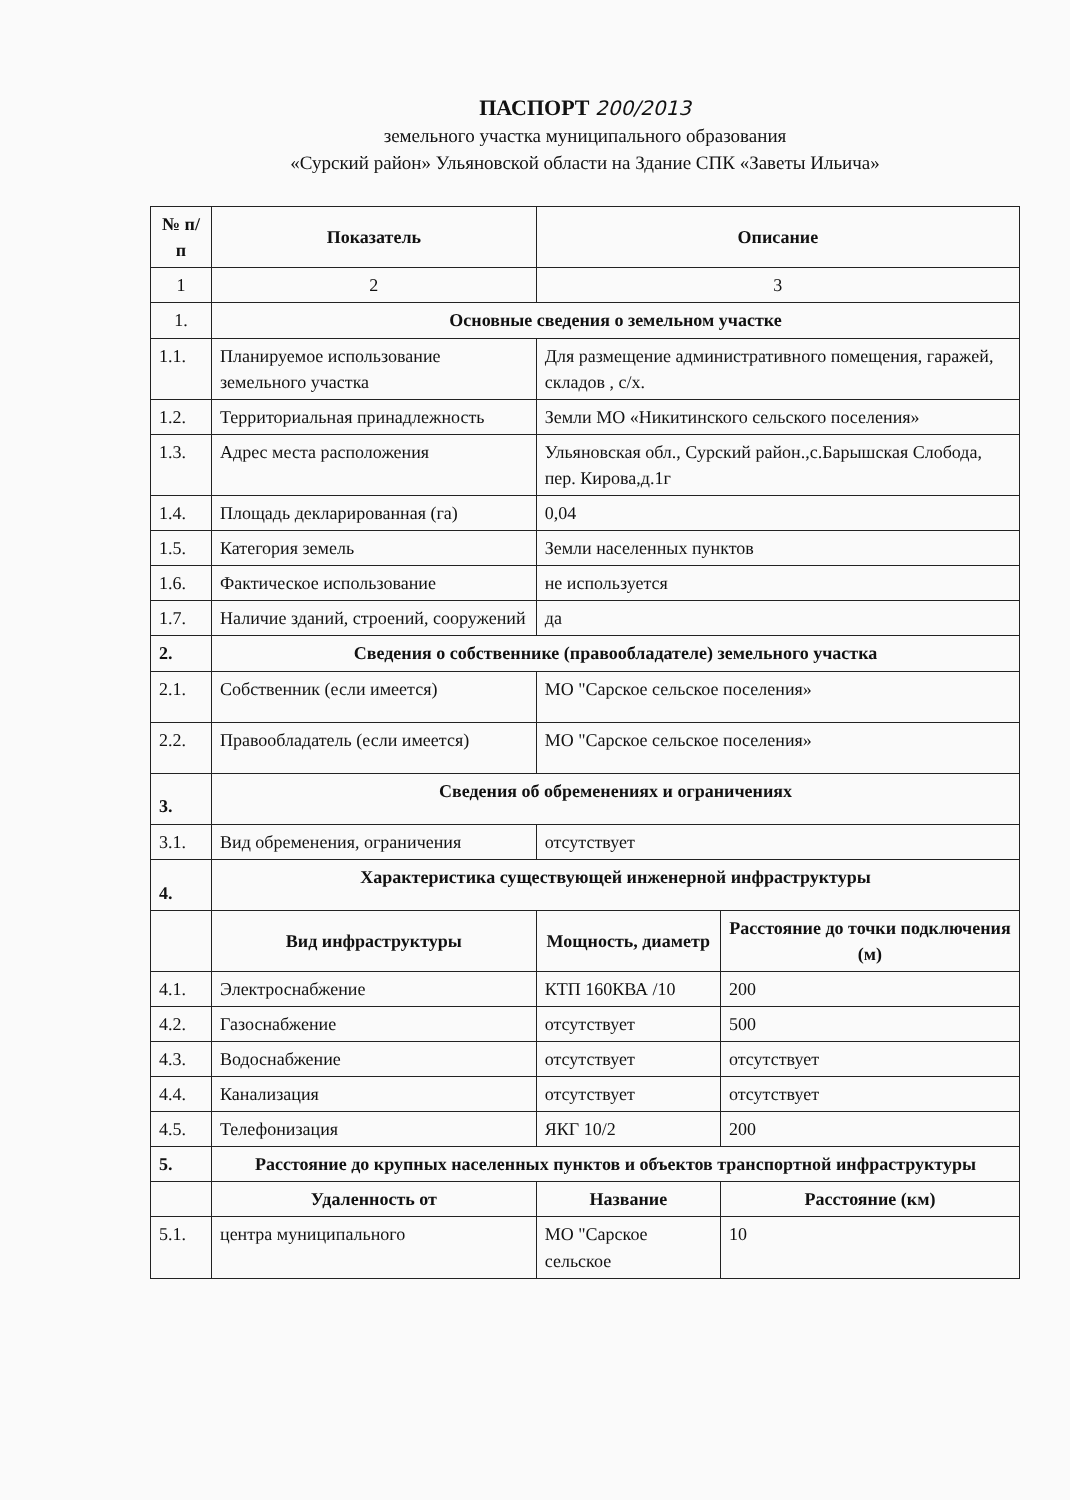ПАСПОРТ 200/2013
земельного участка муниципального образования
«Сурский район» Ульяновской области на Здание СПК «Заветы Ильича»
| № п/п | Показатель | Описание | |
| --- | --- | --- | --- |
| 1 | 2 | 3 | |
| 1. | Основные сведения о земельном участке | | |
| 1.1. | Планируемое использование земельного участка | Для размещение административного помещения, гаражей, складов , с/х. | |
| 1.2. | Территориальная принадлежность | Земли МО «Никитинского сельского поселения» | |
| 1.3. | Адрес места расположения | Ульяновская обл., Сурский район.,с.Барышская Слобода, пер. Кирова,д.1г | |
| 1.4. | Площадь декларированная (га) | 0,04 | |
| 1.5. | Категория земель | Земли населенных пунктов | |
| 1.6. | Фактическое использование | не используется | |
| 1.7. | Наличие зданий, строений, сооружений | да | |
| 2. | Сведения о собственнике (правообладателе) земельного участка | | |
| 2.1. | Собственник (если имеется) | МО "Сарское сельское поселения» | |
| 2.2. | Правообладатель (если имеется) | МО "Сарское сельское поселения» | |
| 3. | Сведения об обременениях и ограничениях | | |
| 3.1. | Вид обременения, ограничения | отсутствует | |
| 4. | Характеристика существующей инженерной инфраструктуры | | |
| | Вид инфраструктуры | Мощность, диаметр | Расстояние до точки подключения (м) |
| 4.1. | Электроснабжение | КТП 160КВА /10 | 200 |
| 4.2. | Газоснабжение | отсутствует | 500 |
| 4.3. | Водоснабжение | отсутствует | отсутствует |
| 4.4. | Канализация | отсутствует | отсутствует |
| 4.5. | Телефонизация | ЯКГ 10/2 | 200 |
| 5. | Расстояние до крупных населенных пунктов и объектов транспортной инфраструктуры | | |
| | Удаленность от | Название | Расстояние (км) |
| 5.1. | центра муниципального | МО "Сарское сельское | 10 |